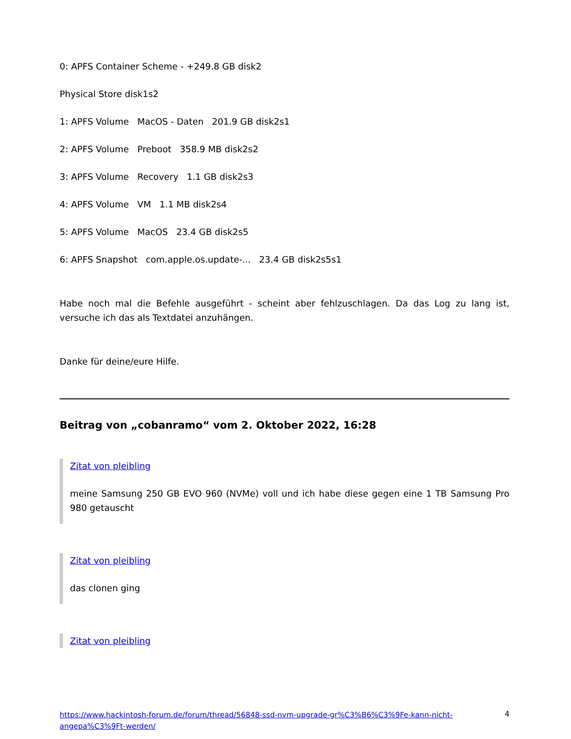0: APFS Container Scheme - +249.8 GB disk2
Physical Store disk1s2
1: APFS Volume MacOS - Daten 201.9 GB disk2s1
2: APFS Volume Preboot 358.9 MB disk2s2
3: APFS Volume Recovery 1.1 GB disk2s3
4: APFS Volume VM 1.1 MB disk2s4
5: APFS Volume MacOS 23.4 GB disk2s5
6: APFS Snapshot com.apple.os.update-... 23.4 GB disk2s5s1
Habe noch mal die Befehle ausgeführt - scheint aber fehlzuschlagen. Da das Log zu lang ist, versuche ich das als Textdatei anzuhängen.
Danke für deine/eure Hilfe.
Beitrag von „cobanramo“ vom 2. Oktober 2022, 16:28
Zitat von pleibling
meine Samsung 250 GB EVO 960 (NVMe) voll und ich habe diese gegen eine 1 TB Samsung Pro 980 getauscht
Zitat von pleibling
das clonen ging
Zitat von pleibling
https://www.hackintosh-forum.de/forum/thread/56848-ssd-nvm-upgrade-gr%C3%B6%C3%9Fe-kann-nicht-angepa%C3%9Ft-werden/ 4